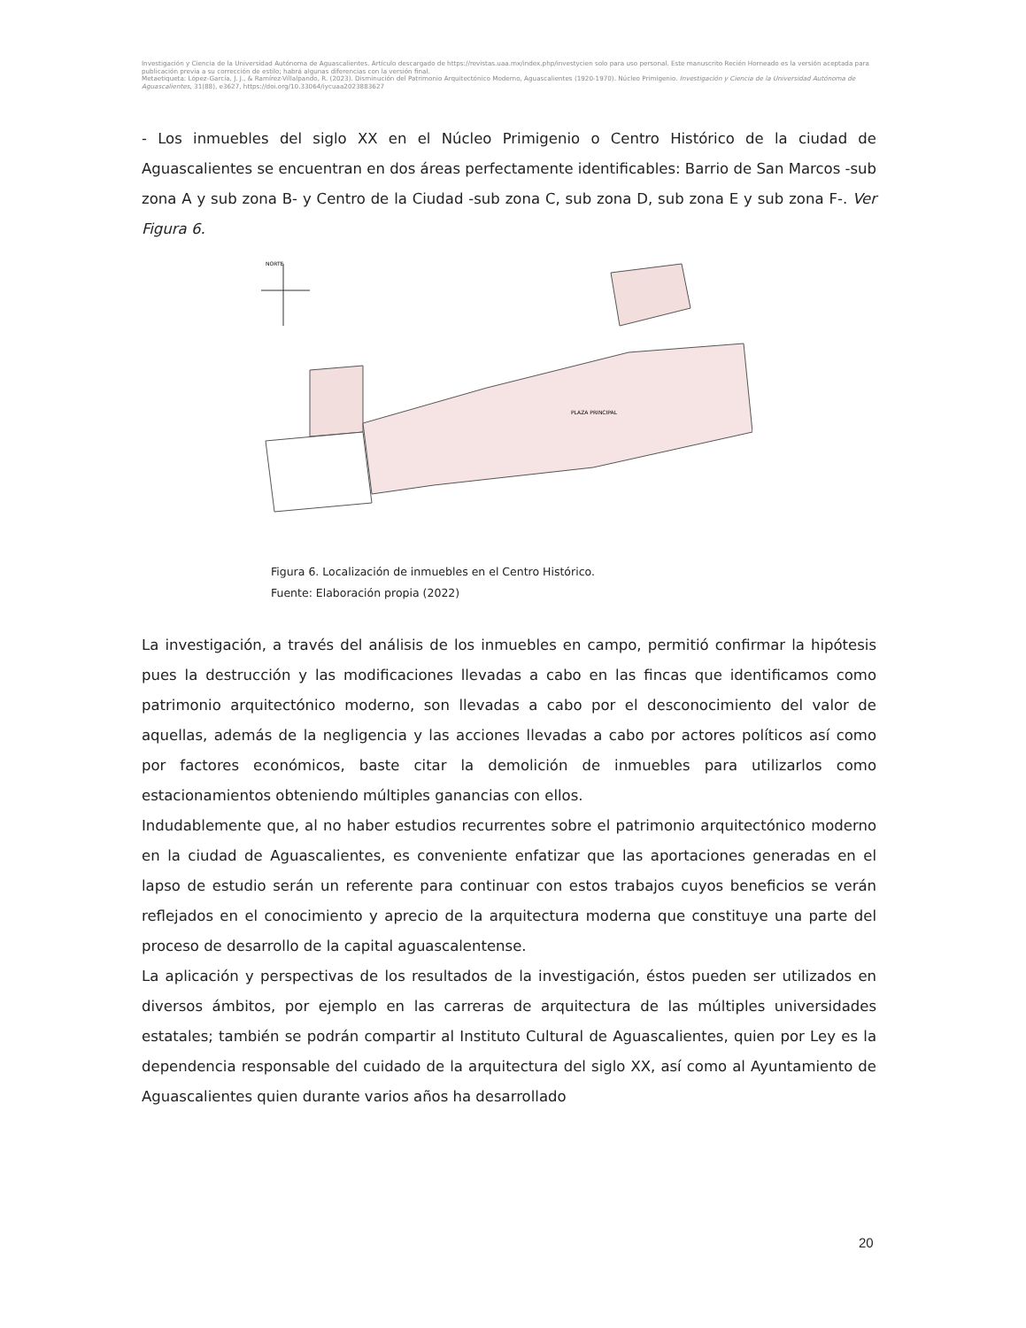Investigación y Ciencia de la Universidad Autónoma de Aguascalientes. Artículo descargado de https://revistas.uaa.mx/index.php/investycien solo para uso personal. Este manuscrito Recién Horneado es la versión aceptada para publicación previa a su corrección de estilo; habrá algunas diferencias con la versión final.
Metaetiqueta: López-García, J. J., & Ramírez-Villalpando, R. (2023). Disminución del Patrimonio Arquitectónico Moderno, Aguascalientes (1920-1970). Núcleo Primigenio. Investigación y Ciencia de la Universidad Autónoma de Aguascalientes, 31(88), e3627, https://doi.org/10.33064/iycuaa2023883627
- Los inmuebles del siglo XX en el Núcleo Primigenio o Centro Histórico de la ciudad de Aguascalientes se encuentran en dos áreas perfectamente identificables: Barrio de San Marcos -sub zona A y sub zona B- y Centro de la Ciudad -sub zona C, sub zona D, sub zona E y sub zona F-. Ver Figura 6.
NORTE
PLAZA PRINCIPAL
Figura 6. Localización de inmuebles en el Centro Histórico.
Fuente: Elaboración propia (2022)
La investigación, a través del análisis de los inmuebles en campo, permitió confirmar la hipótesis pues la destrucción y las modificaciones llevadas a cabo en las fincas que identificamos como patrimonio arquitectónico moderno, son llevadas a cabo por el desconocimiento del valor de aquellas, además de la negligencia y las acciones llevadas a cabo por actores políticos así como por factores económicos, baste citar la demolición de inmuebles para utilizarlos como estacionamientos obteniendo múltiples ganancias con ellos.
Indudablemente que, al no haber estudios recurrentes sobre el patrimonio arquitectónico moderno en la ciudad de Aguascalientes, es conveniente enfatizar que las aportaciones generadas en el lapso de estudio serán un referente para continuar con estos trabajos cuyos beneficios se verán reflejados en el conocimiento y aprecio de la arquitectura moderna que constituye una parte del proceso de desarrollo de la capital aguascalentense.
La aplicación y perspectivas de los resultados de la investigación, éstos pueden ser utilizados en diversos ámbitos, por ejemplo en las carreras de arquitectura de las múltiples universidades estatales; también se podrán compartir al Instituto Cultural de Aguascalientes, quien por Ley es la dependencia responsable del cuidado de la arquitectura del siglo XX, así como al Ayuntamiento de Aguascalientes quien durante varios años ha desarrollado
20